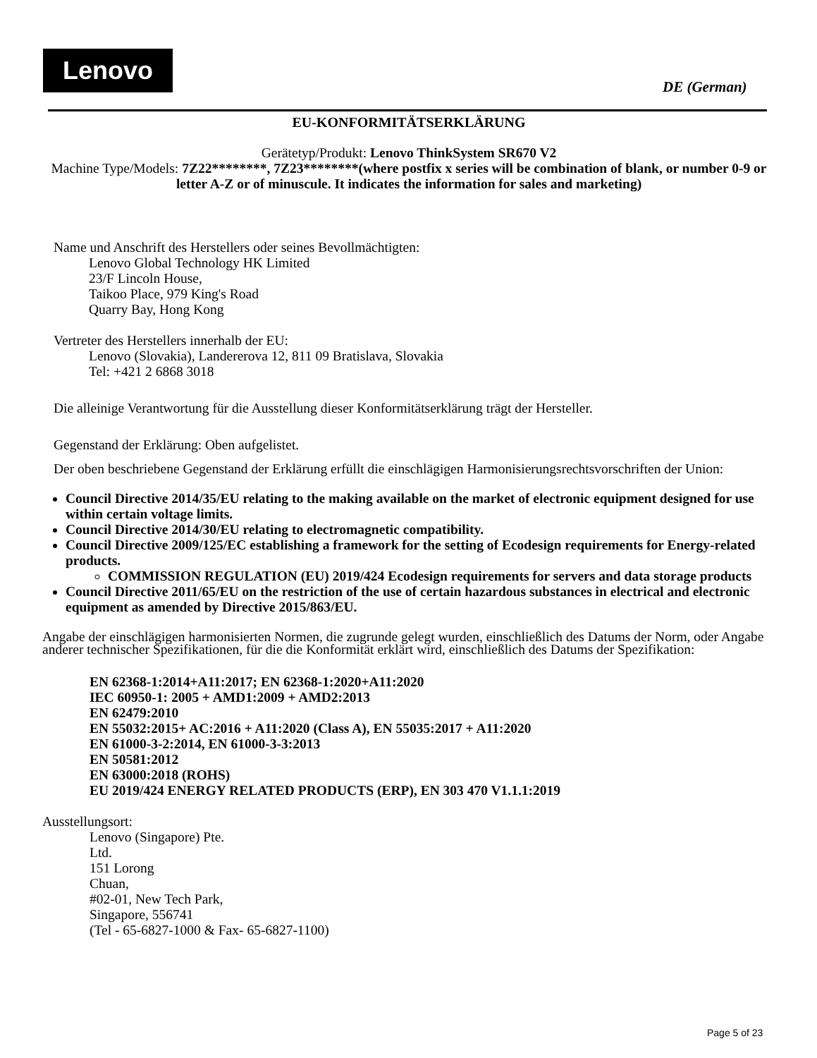Lenovo
DE (German)
EU-KONFORMITÄTSERKLÄRUNG
Gerätetyp/Produkt: Lenovo ThinkSystem SR670 V2
Machine Type/Models: 7Z22********, 7Z23********(where postfix x series will be combination of blank, or number 0-9 or letter A-Z or of minuscule. It indicates the information for sales and marketing)
Name und Anschrift des Herstellers oder seines Bevollmächtigten:
Lenovo Global Technology HK Limited
23/F Lincoln House,
Taikoo Place, 979 King's Road
Quarry Bay, Hong Kong
Vertreter des Herstellers innerhalb der EU:
Lenovo (Slovakia), Landererova 12, 811 09 Bratislava, Slovakia
Tel: +421 2 6868 3018
Die alleinige Verantwortung für die Ausstellung dieser Konformitätserklärung trägt der Hersteller.
Gegenstand der Erklärung: Oben aufgelistet.
Der oben beschriebene Gegenstand der Erklärung erfüllt die einschlägigen Harmonisierungsrechtsvorschriften der Union:
Council Directive 2014/35/EU relating to the making available on the market of electronic equipment designed for use within certain voltage limits.
Council Directive 2014/30/EU relating to electromagnetic compatibility.
Council Directive 2009/125/EC establishing a framework for the setting of Ecodesign requirements for Energy-related products.
COMMISSION REGULATION (EU) 2019/424 Ecodesign requirements for servers and data storage products
Council Directive 2011/65/EU on the restriction of the use of certain hazardous substances in electrical and electronic equipment as amended by Directive 2015/863/EU.
Angabe der einschlägigen harmonisierten Normen, die zugrunde gelegt wurden, einschließlich des Datums der Norm, oder Angabe anderer technischer Spezifikationen, für die die Konformität erklärt wird, einschließlich des Datums der Spezifikation:
EN 62368-1:2014+A11:2017; EN 62368-1:2020+A11:2020
IEC 60950-1: 2005 + AMD1:2009 + AMD2:2013
EN 62479:2010
EN 55032:2015+ AC:2016 + A11:2020 (Class A), EN 55035:2017 + A11:2020
EN 61000-3-2:2014, EN 61000-3-3:2013
EN 50581:2012
EN 63000:2018 (ROHS)
EU 2019/424 ENERGY RELATED PRODUCTS (ERP), EN 303 470 V1.1.1:2019
Ausstellungsort:
Lenovo (Singapore) Pte.
Ltd.
151 Lorong
Chuan,
#02-01, New Tech Park,
Singapore, 556741
(Tel - 65-6827-1000 & Fax- 65-6827-1100)
Page 5 of 23